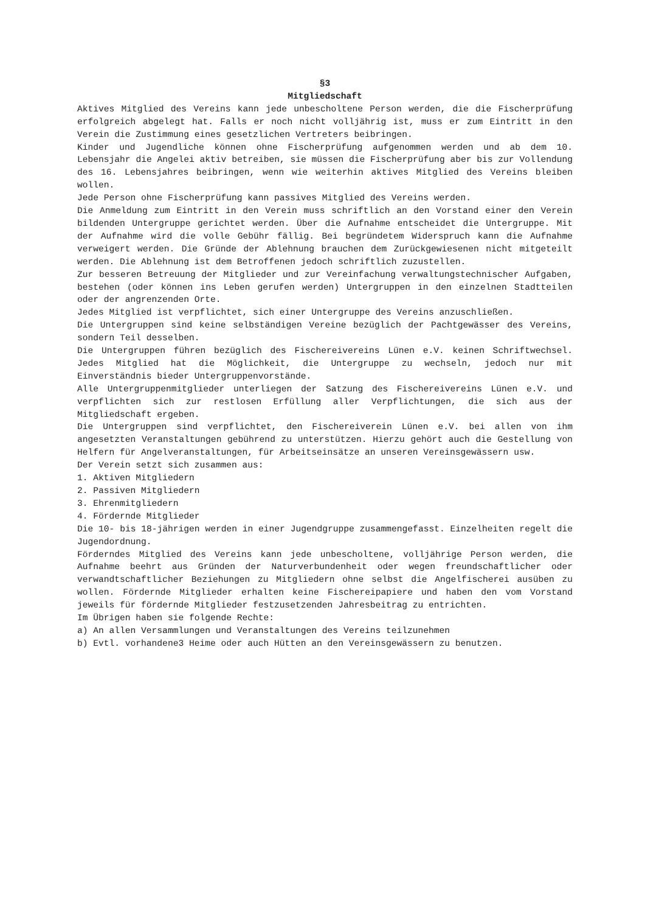§3
Mitgliedschaft
Aktives Mitglied des Vereins kann jede unbescholtene Person werden, die die Fischerprüfung erfolgreich abgelegt hat. Falls er noch nicht volljährig ist, muss er zum Eintritt in den Verein die Zustimmung eines gesetzlichen Vertreters beibringen.
Kinder und Jugendliche können ohne Fischerprüfung aufgenommen werden und ab dem 10. Lebensjahr die Angelei aktiv betreiben, sie müssen die Fischerprüfung aber bis zur Vollendung des 16. Lebensjahres beibringen, wenn wie weiterhin aktives Mitglied des Vereins bleiben wollen.
Jede Person ohne Fischerprüfung kann passives Mitglied des Vereins werden.
Die Anmeldung zum Eintritt in den Verein muss schriftlich an den Vorstand einer den Verein bildenden Untergruppe gerichtet werden. Über die Aufnahme entscheidet die Untergruppe. Mit der Aufnahme wird die volle Gebühr fällig. Bei begründetem Widerspruch kann die Aufnahme verweigert werden. Die Gründe der Ablehnung brauchen dem Zurückgewiesenen nicht mitgeteilt werden. Die Ablehnung ist dem Betroffenen jedoch schriftlich zuzustellen.
Zur besseren Betreuung der Mitglieder und zur Vereinfachung verwaltungstechnischer Aufgaben, bestehen (oder können ins Leben gerufen werden) Untergruppen in den einzelnen Stadtteilen oder der angrenzenden Orte.
Jedes Mitglied ist verpflichtet, sich einer Untergruppe des Vereins anzuschließen.
Die Untergruppen sind keine selbständigen Vereine bezüglich der Pachtgewässer des Vereins, sondern Teil desselben.
Die Untergruppen führen bezüglich des Fischereivereins Lünen e.V. keinen Schriftwechsel. Jedes Mitglied hat die Möglichkeit, die Untergruppe zu wechseln, jedoch nur mit Einverständnis bieder Untergruppenvorstände.
Alle Untergruppenmitglieder unterliegen der Satzung des Fischereivereins Lünen e.V. und verpflichten sich zur restlosen Erfüllung aller Verpflichtungen, die sich aus der Mitgliedschaft ergeben.
Die Untergruppen sind verpflichtet, den Fischereiverein Lünen e.V. bei allen von ihm angesetzten Veranstaltungen gebührend zu unterstützen. Hierzu gehört auch die Gestellung von Helfern für Angelveranstaltungen, für Arbeitseinsätze an unseren Vereinsgewässern usw.
Der Verein setzt sich zusammen aus:
1. Aktiven Mitgliedern
2. Passiven Mitgliedern
3. Ehrenmitgliedern
4. Fördernde Mitglieder
Die 10- bis 18-jährigen werden in einer Jugendgruppe zusammengefasst. Einzelheiten regelt die Jugendordnung.
Förderndes Mitglied des Vereins kann jede unbescholtene, volljährige Person werden, die Aufnahme beehrt aus Gründen der Naturverbundenheit oder wegen freundschaftlicher oder verwandtschaftlicher Beziehungen zu Mitgliedern ohne selbst die Angelfischerei ausüben zu wollen. Fördernde Mitglieder erhalten keine Fischereipapiere und haben den vom Vorstand jeweils für fördernde Mitglieder festzusetzenden Jahresbeitrag zu entrichten.
Im Übrigen haben sie folgende Rechte:
a) An allen Versammlungen und Veranstaltungen des Vereins teilzunehmen
b) Evtl. vorhandene3 Heime oder auch Hütten an den Vereinsgewässern zu benutzen.